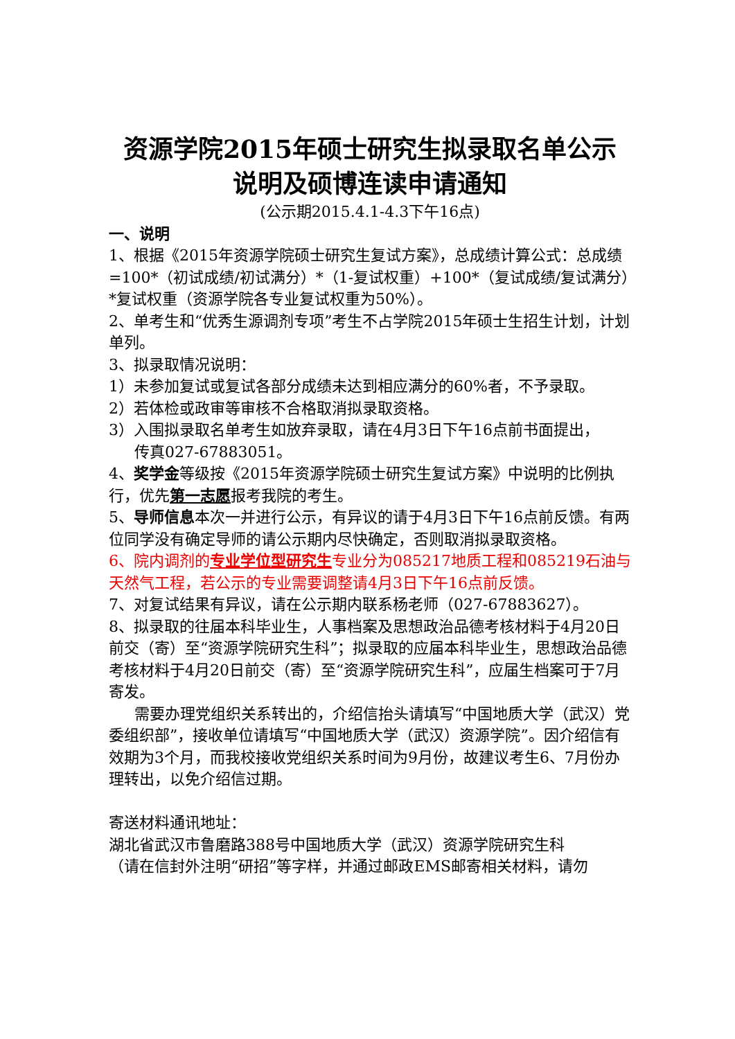资源学院2015年硕士研究生拟录取名单公示
说明及硕博连读申请通知
(公示期2015.4.1-4.3下午16点)
一、说明
1、根据《2015年资源学院硕士研究生复试方案》，总成绩计算公式：总成绩=100*（初试成绩/初试满分）*（1-复试权重）+100*（复试成绩/复试满分）*复试权重（资源学院各专业复试权重为50%）。
2、单考生和“优秀生源调剂专项”考生不占学院2015年硕士生招生计划，计划单列。
3、拟录取情况说明：
1）未参加复试或复试各部分成绩未达到相应满分的60%者，不予录取。
2）若体检或政审等审核不合格取消拟录取资格。
3）入围拟录取名单考生如放弃录取，请在4月3日下午16点前书面提出，
传真027-67883051。
4、奖学金等级按《2015年资源学院硕士研究生复试方案》中说明的比例执行，优先第一志愿报考我院的考生。
5、导师信息本次一并进行公示，有异议的请于4月3日下午16点前反馈。有两位同学没有确定导师的请公示期内尽快确定，否则取消拟录取资格。
6、院内调剂的专业学位型研究生专业分为085217地质工程和085219石油与天然气工程，若公示的专业需要调整请4月3日下午16点前反馈。
7、对复试结果有异议，请在公示期内联系杨老师（027-67883627）。
8、拟录取的往届本科毕业生，人事档案及思想政治品德考核材料于4月20日前交（寄）至“资源学院研究生科”；拟录取的应届本科毕业生，思想政治品德考核材料于4月20日前交（寄）至“资源学院研究生科”，应届生档案可于7月寄发。
需要办理党组织关系转出的，介绍信抬头请填写“中国地质大学（武汉）党委组织部”，接收单位请填写“中国地质大学（武汉）资源学院”。因介绍信有效期为3个月，而我校接收党组织关系时间为9月份，故建议考生6、7月份办理转出，以免介绍信过期。
寄送材料通讯地址：
湖北省武汉市鲁磨路388号中国地质大学（武汉）资源学院研究生科
（请在信封外注明“研招”等字样，并通过邮政EMS邮寄相关材料，请勿